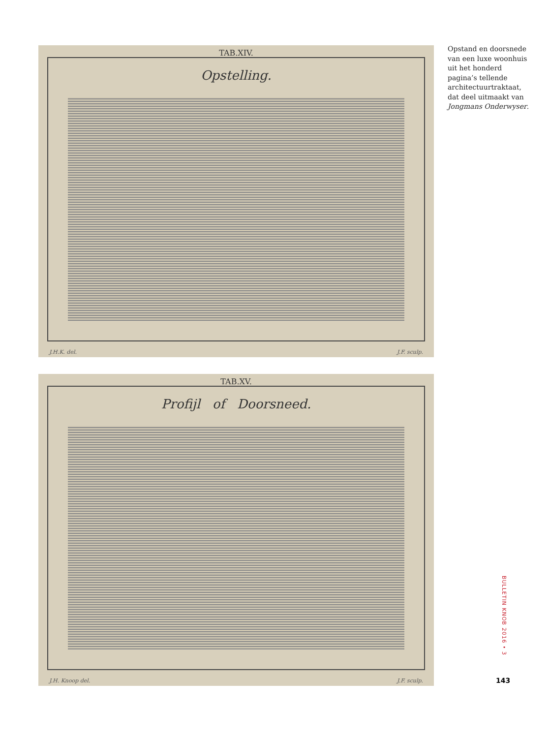TAB.XIV.
Opstelling.
J.H.K. del. J.F. sculp.
TAB.XV.
Profijl of Doorsneed.
J.H. Knoop del. J.F. sculp.
Opstand en doorsnede van een luxe woonhuis uit het honderd pagina’s tellende architectuur­traktaat, dat deel uit­maakt van Jongmans Onderwyser.
BULLETIN KNOB 2016 • 3
143